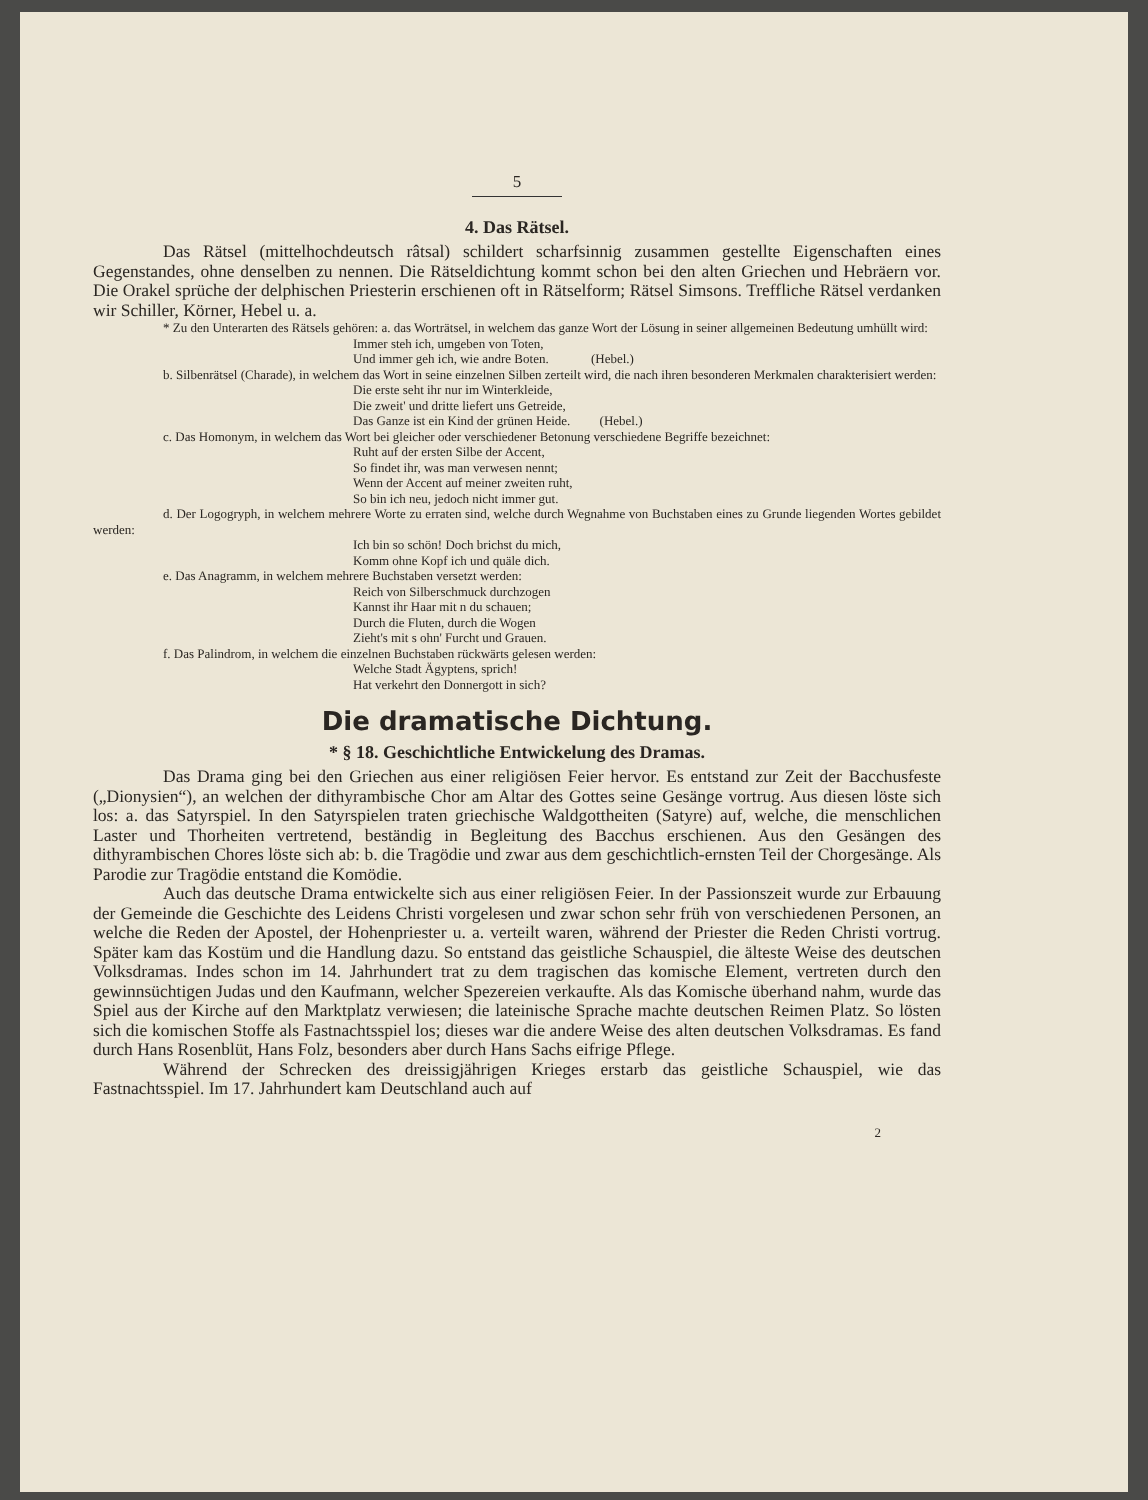5
4. Das Rätsel.
Das Rätsel (mittelhochdeutsch râtsal) schildert scharfsinnig zusammen gestellte Eigenschaften eines Gegenstandes, ohne denselben zu nennen. Die Rätseldichtung kommt schon bei den alten Griechen und Hebräern vor. Die Orakel sprüche der delphischen Priesterin erschienen oft in Rätselform; Rätsel Simsons. Treffliche Rätsel verdanken wir Schiller, Körner, Hebel u. a.
* Zu den Unterarten des Rätsels gehören: a. das Worträtsel, in welchem das ganze Wort der Lösung in seiner allgemeinen Bedeutung umhüllt wird:
Immer steh ich, umgeben von Toten,
Und immer geh ich, wie andre Boten. (Hebel.)
b. Silbenrätsel (Charade), in welchem das Wort in seine einzelnen Silben zerteilt wird, die nach ihren besonderen Merkmalen charakterisiert werden:
Die erste seht ihr nur im Winterkleide,
Die zweit' und dritte liefert uns Getreide,
Das Ganze ist ein Kind der grünen Heide. (Hebel.)
c. Das Homonym, in welchem das Wort bei gleicher oder verschiedener Betonung verschiedene Begriffe bezeichnet:
Ruht auf der ersten Silbe der Accent,
So findet ihr, was man verwesen nennt;
Wenn der Accent auf meiner zweiten ruht,
So bin ich neu, jedoch nicht immer gut.
d. Der Logogryph, in welchem mehrere Worte zu erraten sind, welche durch Wegnahme von Buchstaben eines zu Grunde liegenden Wortes gebildet werden:
Ich bin so schön! Doch brichst du mich,
Komm ohne Kopf ich und quäle dich.
e. Das Anagramm, in welchem mehrere Buchstaben versetzt werden:
Reich von Silberschmuck durchzogen
Kannst ihr Haar mit n du schauen;
Durch die Fluten, durch die Wogen
Zieht's mit s ohn' Furcht und Grauen.
f. Das Palindrom, in welchem die einzelnen Buchstaben rückwärts gelesen werden:
Welche Stadt Ägyptens, sprich!
Hat verkehrt den Donnergott in sich?
Die dramatische Dichtung.
* § 18. Geschichtliche Entwickelung des Dramas.
Das Drama ging bei den Griechen aus einer religiösen Feier hervor. Es entstand zur Zeit der Bacchusfeste („Dionysien“), an welchen der dithyrambische Chor am Altar des Gottes seine Gesänge vortrug. Aus diesen löste sich los: a. das Satyrspiel. In den Satyrspielen traten griechische Waldgottheiten (Satyre) auf, welche, die menschlichen Laster und Thorheiten vertretend, beständig in Begleitung des Bacchus erschienen. Aus den Gesängen des dithyrambischen Chores löste sich ab: b. die Tragödie und zwar aus dem geschichtlich-ernsten Teil der Chorgesänge. Als Parodie zur Tragödie entstand die Komödie.
Auch das deutsche Drama entwickelte sich aus einer religiösen Feier. In der Passionszeit wurde zur Erbauung der Gemeinde die Geschichte des Leidens Christi vorgelesen und zwar schon sehr früh von verschiedenen Personen, an welche die Reden der Apostel, der Hohenpriester u. a. verteilt waren, während der Priester die Reden Christi vortrug. Später kam das Kostüm und die Handlung dazu. So entstand das geistliche Schauspiel, die älteste Weise des deutschen Volksdramas. Indes schon im 14. Jahrhundert trat zu dem tragischen das komische Element, vertreten durch den gewinnsüchtigen Judas und den Kaufmann, welcher Spezereien verkaufte. Als das Komische überhand nahm, wurde das Spiel aus der Kirche auf den Marktplatz verwiesen; die lateinische Sprache machte deutschen Reimen Platz. So lösten sich die komischen Stoffe als Fastnachtsspiel los; dieses war die andere Weise des alten deutschen Volksdramas. Es fand durch Hans Rosenblüt, Hans Folz, besonders aber durch Hans Sachs eifrige Pflege.
Während der Schrecken des dreissigjährigen Krieges erstarb das geistliche Schauspiel, wie das Fastnachtsspiel. Im 17. Jahrhundert kam Deutschland auch auf
2